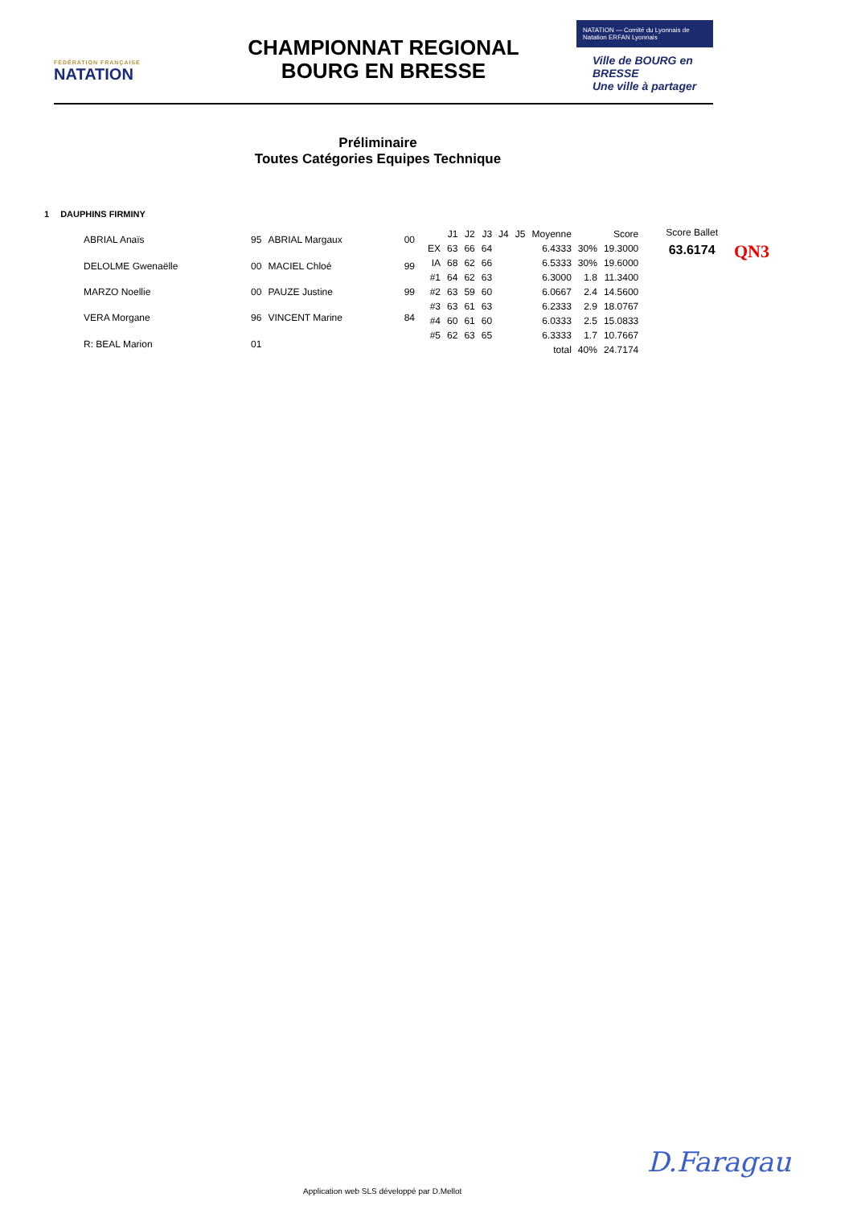FÉDÉRATION FRANÇAISE
NATATION
CHAMPIONNAT REGIONAL
BOURG EN BRESSE
NATATION — Comité du Lyonnais de Natation ERFAN Lyonnais
Ville de BOURG en BRESSE
Une ville à partager
Préliminaire
Toutes Catégories Equipes Technique
1 DAUPHINS FIRMINY
| ABRIAL Anaïs | 95 | ABRIAL Margaux | 00 |
| DELOLME Gwenaëlle | 00 | MACIEL Chloé | 99 |
| MARZO Noellie | 00 | PAUZE Justine | 99 |
| VERA Morgane | 96 | VINCENT Marine | 84 |
| R: BEAL Marion | 01 | | |
| | J1 | J2 | J3 | J4 | J5 | Moyenne | | Score |
| EX | 63 | 66 | 64 | | | 6.4333 | 30% | 19.3000 |
| IA | 68 | 62 | 66 | | | 6.5333 | 30% | 19.6000 |
| #1 | 64 | 62 | 63 | | | 6.3000 | 1.8 | 11.3400 |
| #2 | 63 | 59 | 60 | | | 6.0667 | 2.4 | 14.5600 |
| #3 | 63 | 61 | 63 | | | 6.2333 | 2.9 | 18.0767 |
| #4 | 60 | 61 | 60 | | | 6.0333 | 2.5 | 15.0833 |
| #5 | 62 | 63 | 65 | | | 6.3333 | 1.7 | 10.7667 |
| | | | | | | total | 40% | 24.7174 |
Score Ballet
63.6174
QN3
Application web SLS développé par D.Mellot
D.Faragau